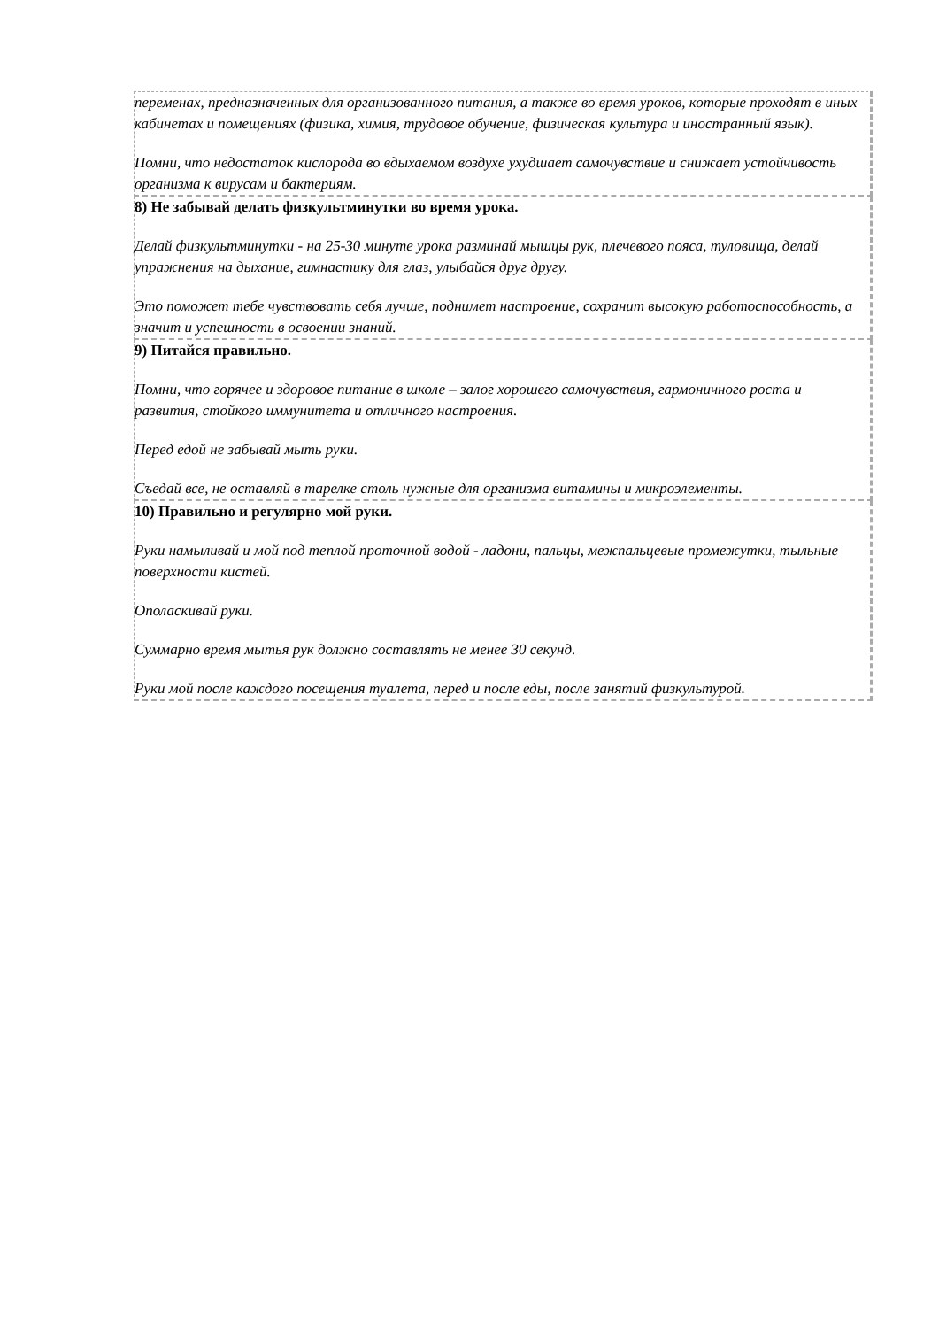переменах, предназначенных для организованного питания, а также во время уроков, которые проходят в иных кабинетах и помещениях (физика, химия, трудовое обучение, физическая культура и иностранный язык).
Помни, что недостаток кислорода во вдыхаемом воздухе ухудшает самочувствие и снижает устойчивость организма к вирусам и бактериям.
8) Не забывай делать физкультминутки во время урока.
Делай физкультминутки - на 25-30 минуте урока разминай мышцы рук, плечевого пояса, туловища, делай упражнения на дыхание, гимнастику для глаз, улыбайся друг другу.
Это поможет тебе чувствовать себя лучше, поднимет настроение, сохранит высокую работоспособность, а значит и успешность в освоении знаний.
9) Питайся правильно.
Помни, что горячее и здоровое питание в школе – залог хорошего самочувствия, гармоничного роста и развития, стойкого иммунитета и отличного настроения.
Перед едой не забывай мыть руки.
Съедай все, не оставляй в тарелке столь нужные для организма витамины и микроэлементы.
10) Правильно и регулярно мой руки.
Руки намыливай и мой под теплой проточной водой - ладони, пальцы, межпальцевые промежутки, тыльные поверхности кистей.
Ополаскивай руки.
Суммарно время мытья рук должно составлять не менее 30 секунд.
Руки мой после каждого посещения туалета, перед и после еды, после занятий физкультурой.